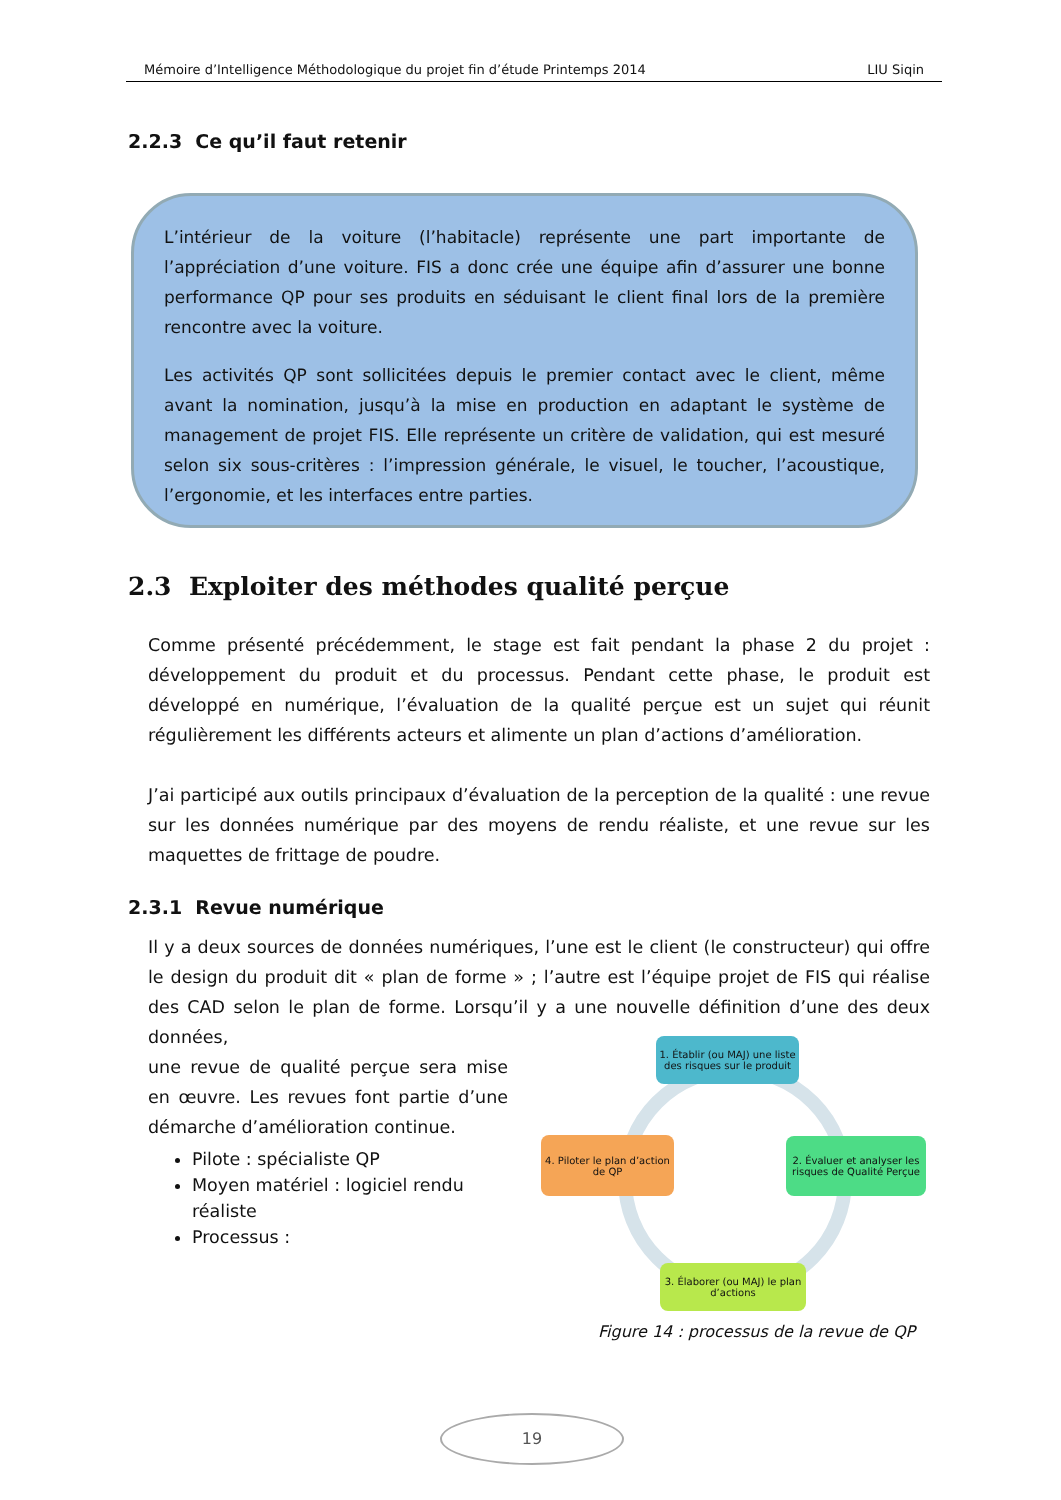Mémoire d’Intelligence Méthodologique du projet fin d’étude Printemps 2014 LIU Siqin
2.2.3 Ce qu’il faut retenir
L’intérieur de la voiture (l’habitacle) représente une part importante de l’appréciation d’une voiture. FIS a donc crée une équipe afin d’assurer une bonne performance QP pour ses produits en séduisant le client final lors de la première rencontre avec la voiture.
Les activités QP sont sollicitées depuis le premier contact avec le client, même avant la nomination, jusqu’à la mise en production en adaptant le système de management de projet FIS. Elle représente un critère de validation, qui est mesuré selon six sous-critères : l’impression générale, le visuel, le toucher, l’acoustique, l’ergonomie, et les interfaces entre parties.
2.3 Exploiter des méthodes qualité perçue
Comme présenté précédemment, le stage est fait pendant la phase 2 du projet : développement du produit et du processus. Pendant cette phase, le produit est développé en numérique, l’évaluation de la qualité perçue est un sujet qui réunit régulièrement les différents acteurs et alimente un plan d’actions d’amélioration.
J’ai participé aux outils principaux d’évaluation de la perception de la qualité : une revue sur les données numérique par des moyens de rendu réaliste, et une revue sur les maquettes de frittage de poudre.
2.3.1 Revue numérique
Il y a deux sources de données numériques, l’une est le client (le constructeur) qui offre le design du produit dit « plan de forme » ; l’autre est l’équipe projet de FIS qui réalise des CAD selon le plan de forme. Lorsqu’il y a une nouvelle définition d’une des deux données,
une revue de qualité perçue sera mise en œuvre. Les revues font partie d’une démarche d’amélioration continue.
Pilote : spécialiste QP
Moyen matériel : logiciel rendu réaliste
Processus :
1. Établir (ou MAJ) une liste des risques sur le produit
2. Évaluer et analyser les risques de Qualité Perçue
3. Élaborer (ou MAJ) le plan d’actions
4. Piloter le plan d’action de QP
Figure 14 : processus de la revue de QP
19